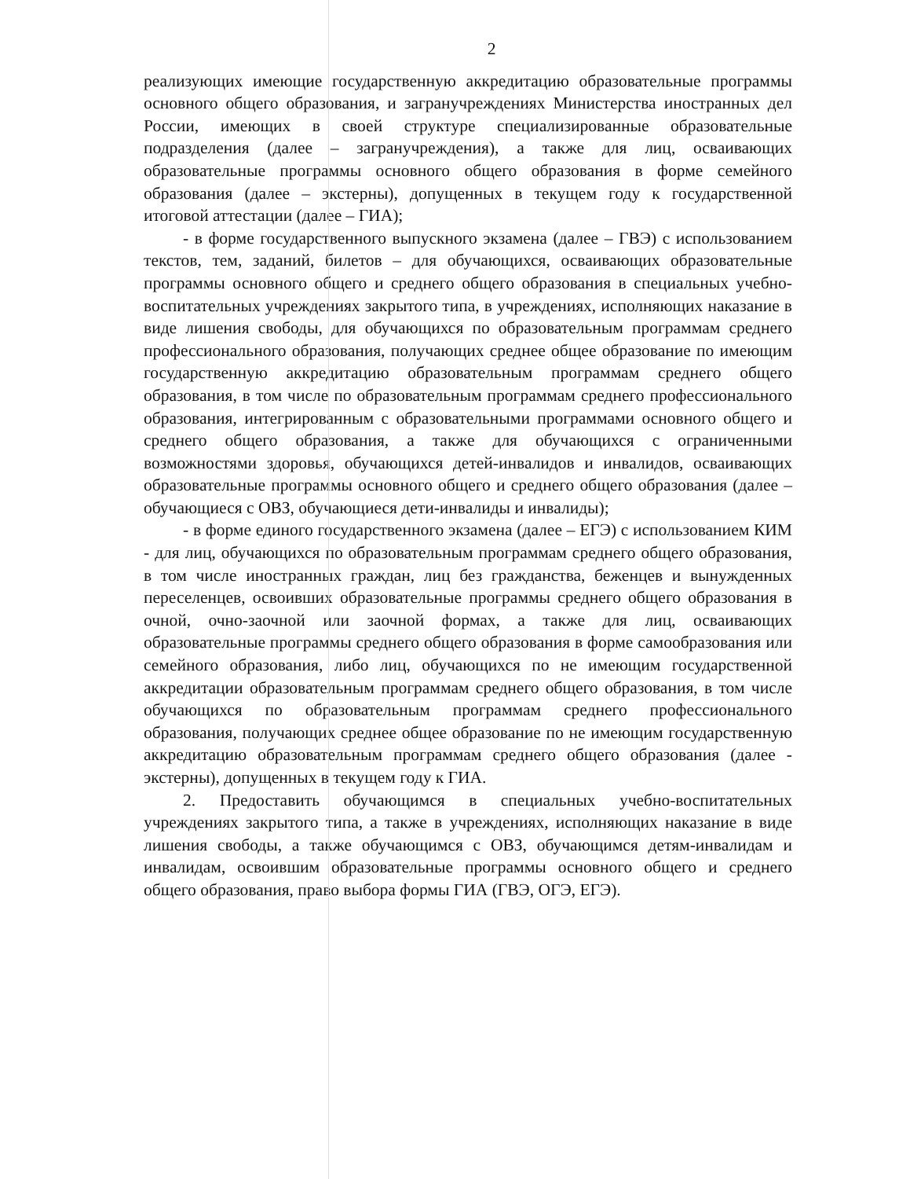2
реализующих имеющие государственную аккредитацию образовательные программы основного общего образования, и загранучреждениях Министерства иностранных дел России, имеющих в своей структуре специализированные образовательные подразделения (далее – загранучреждения), а также для лиц, осваивающих образовательные программы основного общего образования в форме семейного образования (далее – экстерны), допущенных в текущем году к государственной итоговой аттестации (далее – ГИА);
- в форме государственного выпускного экзамена (далее – ГВЭ) с использованием текстов, тем, заданий, билетов – для обучающихся, осваивающих образовательные программы основного общего и среднего общего образования в специальных учебно-воспитательных учреждениях закрытого типа, в учреждениях, исполняющих наказание в виде лишения свободы, для обучающихся по образовательным программам среднего профессионального образования, получающих среднее общее образование по имеющим государственную аккредитацию образовательным программам среднего общего образования, в том числе по образовательным программам среднего профессионального образования, интегрированным с образовательными программами основного общего и среднего общего образования, а также для обучающихся с ограниченными возможностями здоровья, обучающихся детей-инвалидов и инвалидов, осваивающих образовательные программы основного общего и среднего общего образования (далее – обучающиеся с ОВЗ, обучающиеся дети-инвалиды и инвалиды);
- в форме единого государственного экзамена (далее – ЕГЭ) с использованием КИМ - для лиц, обучающихся по образовательным программам среднего общего образования, в том числе иностранных граждан, лиц без гражданства, беженцев и вынужденных переселенцев, освоивших образовательные программы среднего общего образования в очной, очно-заочной или заочной формах, а также для лиц, осваивающих образовательные программы среднего общего образования в форме самообразования или семейного образования, либо лиц, обучающихся по не имеющим государственной аккредитации образовательным программам среднего общего образования, в том числе обучающихся по образовательным программам среднего профессионального образования, получающих среднее общее образование по не имеющим государственную аккредитацию образовательным программам среднего общего образования (далее - экстерны), допущенных в текущем году к ГИА.
2. Предоставить обучающимся в специальных учебно-воспитательных учреждениях закрытого типа, а также в учреждениях, исполняющих наказание в виде лишения свободы, а также обучающимся с ОВЗ, обучающимся детям-инвалидам и инвалидам, освоившим образовательные программы основного общего и среднего общего образования, право выбора формы ГИА (ГВЭ, ОГЭ, ЕГЭ).